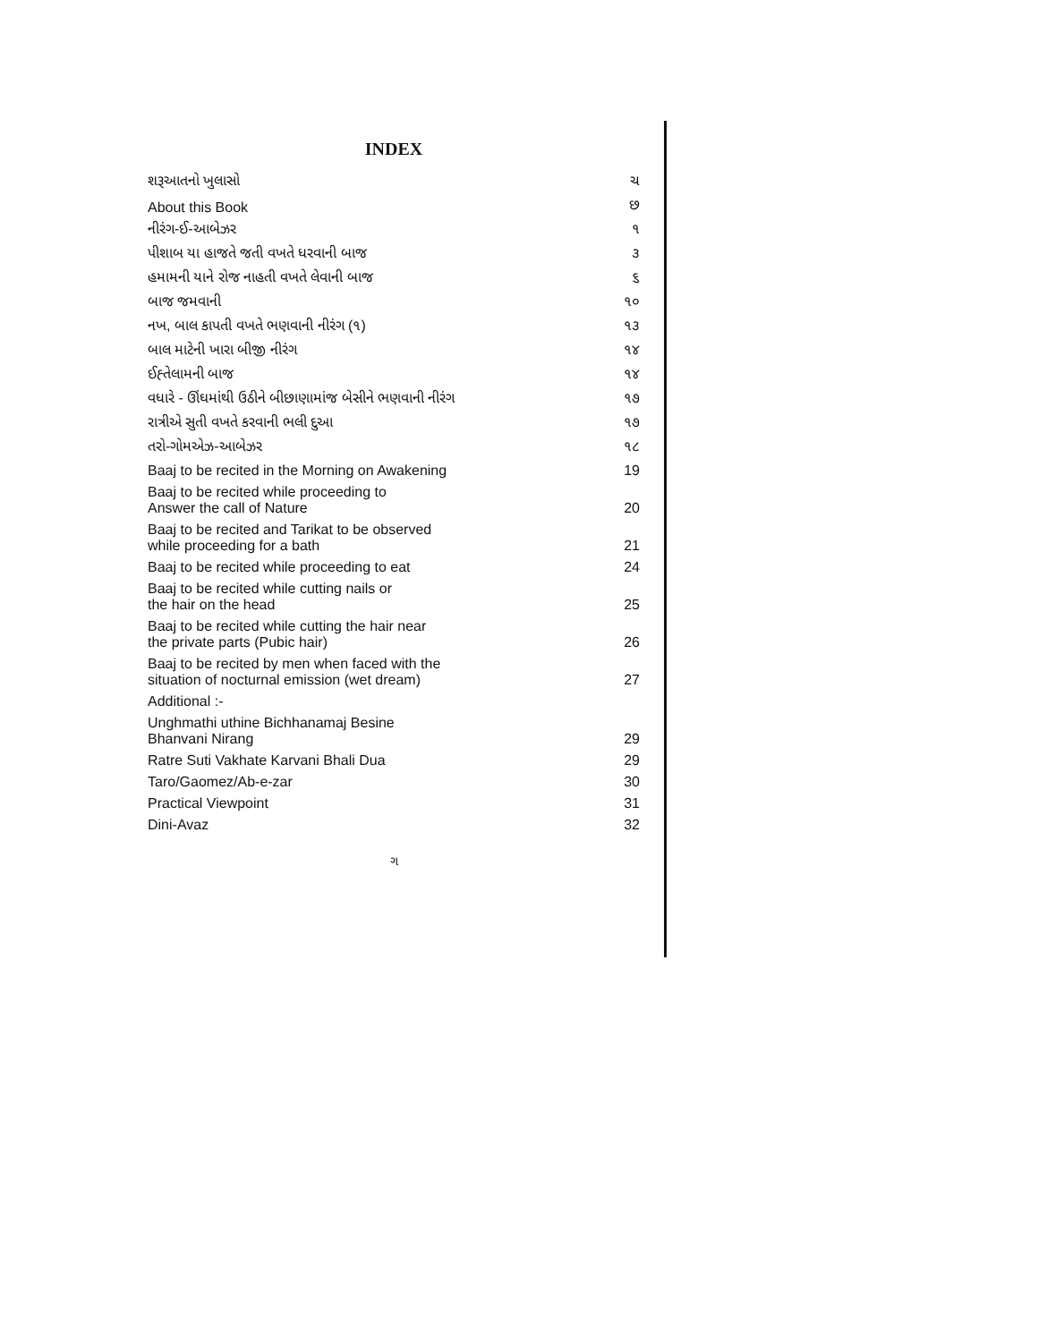INDEX
| શરૂઆતનો ખુલાસો | ચ |
| About this Book | છ |
| નીરંગ-ઈ-આબેઝર | ૧ |
| પીશાબ યા હાજતે જતી વખતે ધરવાની બાજ | ૩ |
| હમામની યાને રોજ નાહતી વખતે લેવાની બાજ | ૬ |
| બાજ જમવાની | ૧૦ |
| નખ, બાલ કાપતી વખતે ભણવાની નીરંગ (૧) | ૧૩ |
| બાલ માટેની ખારા બીજી નીરંગ | ૧૪ |
| ઈહ્તેલામની બાજ | ૧૪ |
| વધારે - ઊંઘમાંથી ઉઠીને બીછાણામાંજ બેસીને ભણવાની નીરંગ | ૧૭ |
| રાત્રીએ સુતી વખતે કરવાની ભલી દુઆ | ૧૭ |
| તરો-ગોમએઝ-આબેઝર | ૧૮ |
| Baaj to be recited in the Morning on Awakening | 19 |
| Baaj to be recited while proceeding to Answer the call of Nature | 20 |
| Baaj to be recited and Tarikat to be observed while proceeding for a bath | 21 |
| Baaj to be recited while proceeding to eat | 24 |
| Baaj to be recited while cutting nails or the hair on the head | 25 |
| Baaj to be recited while cutting the hair near the private parts (Pubic hair) | 26 |
| Baaj to be recited by men when faced with the situation of nocturnal emission (wet dream) | 27 |
| Additional :- | |
| Unghmathi uthine Bichhanamaj Besine Bhanvani Nirang | 29 |
| Ratre Suti Vakhate Karvani Bhali Dua | 29 |
| Taro/Gaomez/Ab-e-zar | 30 |
| Practical Viewpoint | 31 |
| Dini-Avaz | 32 |
ગ